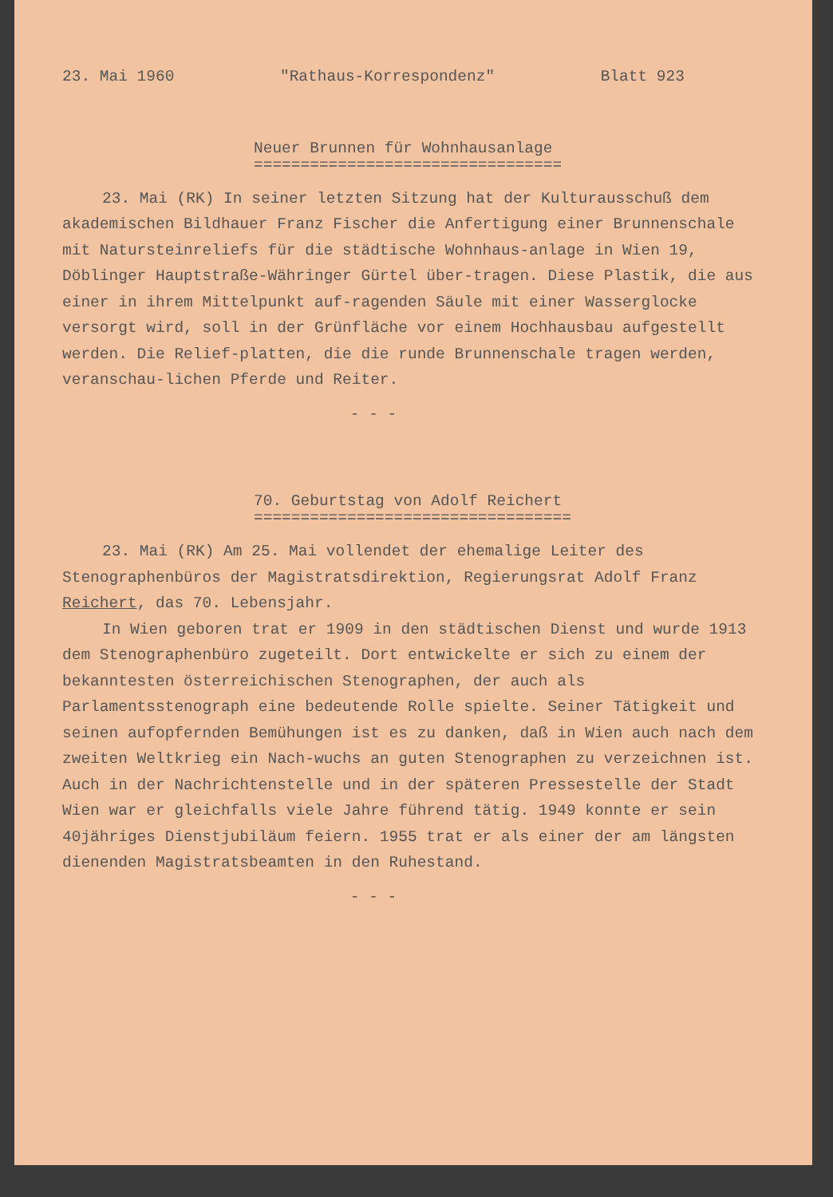23. Mai 1960 "Rathaus-Korrespondenz" Blatt 923
Neuer Brunnen für Wohnhausanlage
=================================
23. Mai (RK) In seiner letzten Sitzung hat der Kulturausschuß dem akademischen Bildhauer Franz Fischer die Anfertigung einer Brunnenschale mit Natursteinreliefs für die städtische Wohnhaus-anlage in Wien 19, Döblinger Hauptstraße-Währinger Gürtel über-tragen. Diese Plastik, die aus einer in ihrem Mittelpunkt auf-ragenden Säule mit einer Wasserglocke versorgt wird, soll in der Grünfläche vor einem Hochhausbau aufgestellt werden. Die Relief-platten, die die runde Brunnenschale tragen werden, veranschau-lichen Pferde und Reiter.
- - -
70. Geburtstag von Adolf Reichert
==================================
23. Mai (RK) Am 25. Mai vollendet der ehemalige Leiter des Stenographenbüros der Magistratsdirektion, Regierungsrat Adolf Franz Reichert, das 70. Lebensjahr.
In Wien geboren trat er 1909 in den städtischen Dienst und wurde 1913 dem Stenographenbüro zugeteilt. Dort entwickelte er sich zu einem der bekanntesten österreichischen Stenographen, der auch als Parlamentsstenograph eine bedeutende Rolle spielte. Seiner Tätigkeit und seinen aufopfernden Bemühungen ist es zu danken, daß in Wien auch nach dem zweiten Weltkrieg ein Nach-wuchs an guten Stenographen zu verzeichnen ist. Auch in der Nachrichtenstelle und in der späteren Pressestelle der Stadt Wien war er gleichfalls viele Jahre führend tätig. 1949 konnte er sein 40jähriges Dienstjubiläum feiern. 1955 trat er als einer der am längsten dienenden Magistratsbeamten in den Ruhestand.
- - -